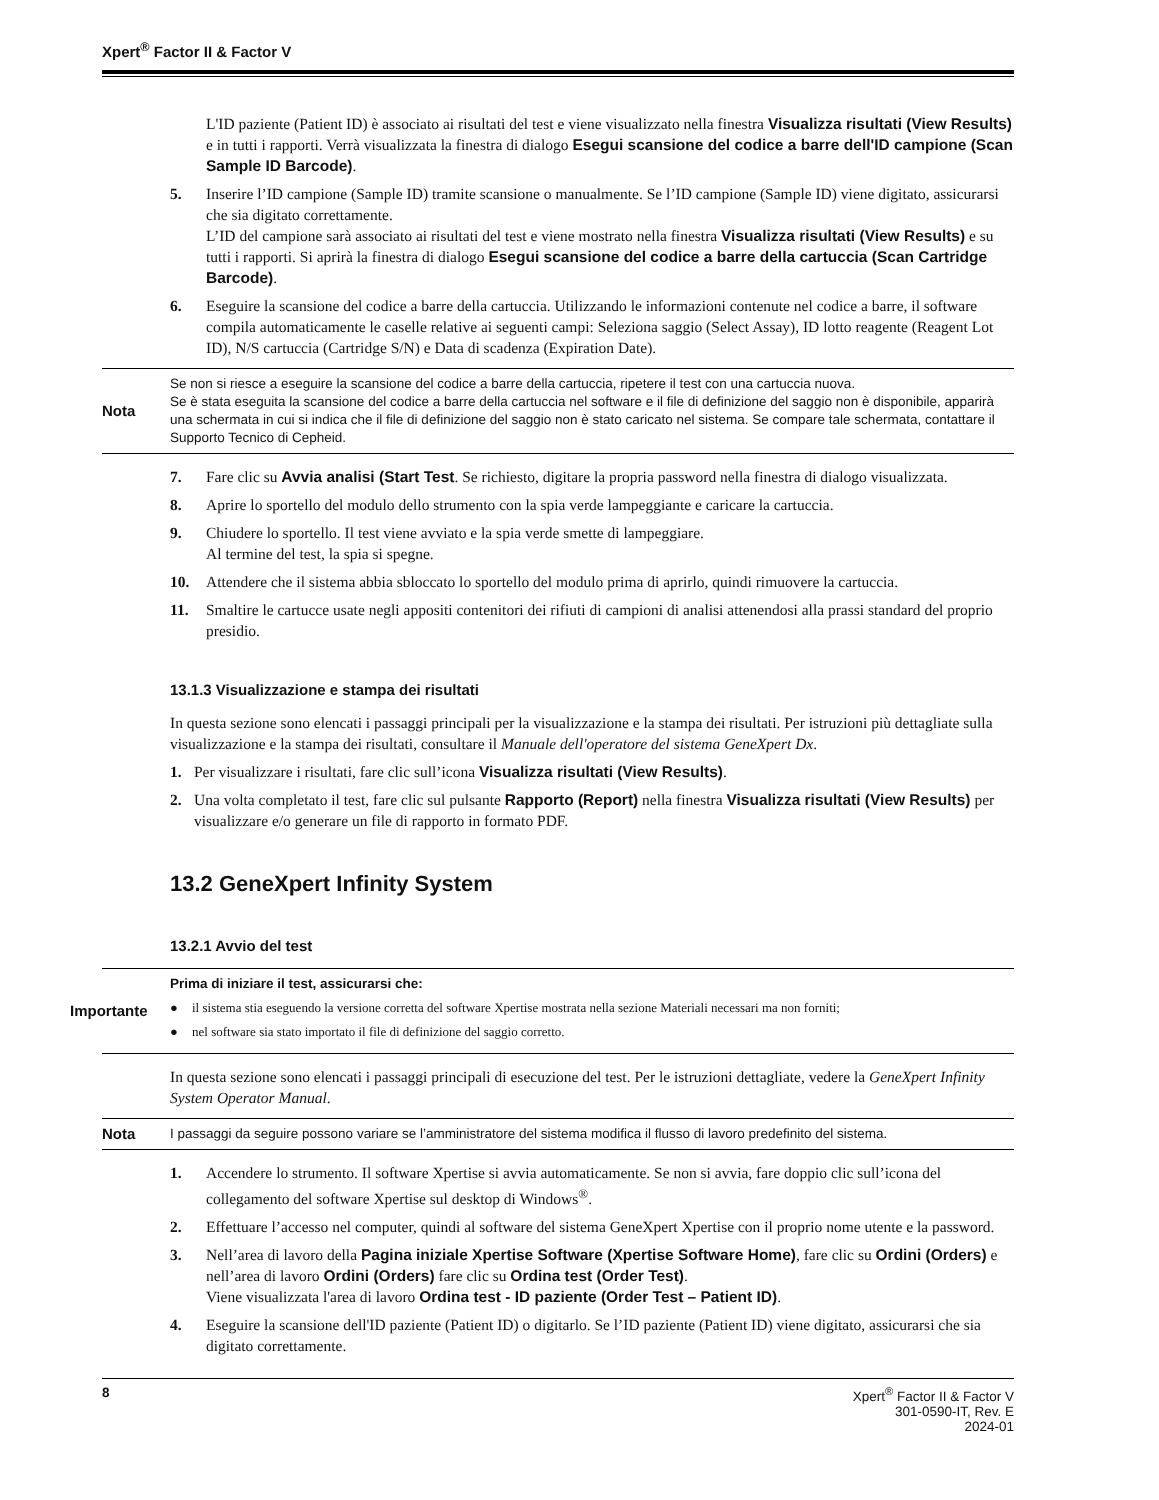Xpert<sup>®</sup> Factor II & Factor V
L'ID paziente (Patient ID) è associato ai risultati del test e viene visualizzato nella finestra Visualizza risultati (View Results) e in tutti i rapporti. Verrà visualizzata la finestra di dialogo Esegui scansione del codice a barre dell'ID campione (Scan Sample ID Barcode).
5. Inserire l’ID campione (Sample ID) tramite scansione o manualmente. Se l’ID campione (Sample ID) viene digitato, assicurarsi che sia digitato correttamente.
L’ID del campione sarà associato ai risultati del test e viene mostrato nella finestra Visualizza risultati (View Results) e su tutti i rapporti. Si aprirà la finestra di dialogo Esegui scansione del codice a barre della cartuccia (Scan Cartridge Barcode).
6. Eseguire la scansione del codice a barre della cartuccia. Utilizzando le informazioni contenute nel codice a barre, il software compila automaticamente le caselle relative ai seguenti campi: Seleziona saggio (Select Assay), ID lotto reagente (Reagent Lot ID), N/S cartuccia (Cartridge S/N) e Data di scadenza (Expiration Date).
Nota Se non si riesce a eseguire la scansione del codice a barre della cartuccia, ripetere il test con una cartuccia nuova.
Se è stata eseguita la scansione del codice a barre della cartuccia nel software e il file di definizione del saggio non è disponibile, apparirà una schermata in cui si indica che il file di definizione del saggio non è stato caricato nel sistema. Se compare tale schermata, contattare il Supporto Tecnico di Cepheid.
7. Fare clic su Avvia analisi (Start Test. Se richiesto, digitare la propria password nella finestra di dialogo visualizzata.
8. Aprire lo sportello del modulo dello strumento con la spia verde lampeggiante e caricare la cartuccia.
9. Chiudere lo sportello. Il test viene avviato e la spia verde smette di lampeggiare.
Al termine del test, la spia si spegne.
10. Attendere che il sistema abbia sbloccato lo sportello del modulo prima di aprirlo, quindi rimuovere la cartuccia.
11. Smaltire le cartucce usate negli appositi contenitori dei rifiuti di campioni di analisi attenendosi alla prassi standard del proprio presidio.
13.1.3 Visualizzazione e stampa dei risultati
In questa sezione sono elencati i passaggi principali per la visualizzazione e la stampa dei risultati. Per istruzioni più dettagliate sulla visualizzazione e la stampa dei risultati, consultare il Manuale dell'operatore del sistema GeneXpert Dx.
1. Per visualizzare i risultati, fare clic sull’icona Visualizza risultati (View Results).
2. Una volta completato il test, fare clic sul pulsante Rapporto (Report) nella finestra Visualizza risultati (View Results) per visualizzare e/o generare un file di rapporto in formato PDF.
13.2 GeneXpert Infinity System
13.2.1 Avvio del test
Importante Prima di iniziare il test, assicurarsi che:
● il sistema stia eseguendo la versione corretta del software Xpertise mostrata nella sezione Materiali necessari ma non forniti;
● nel software sia stato importato il file di definizione del saggio corretto.
In questa sezione sono elencati i passaggi principali di esecuzione del test. Per le istruzioni dettagliate, vedere la GeneXpert Infinity System Operator Manual.
Nota I passaggi da seguire possono variare se l’amministratore del sistema modifica il flusso di lavoro predefinito del sistema.
1. Accendere lo strumento. Il software Xpertise si avvia automaticamente. Se non si avvia, fare doppio clic sull’icona del collegamento del software Xpertise sul desktop di Windows<sup>®</sup>.
2. Effettuare l’accesso nel computer, quindi al software del sistema GeneXpert Xpertise con il proprio nome utente e la password.
3. Nell’area di lavoro della Pagina iniziale Xpertise Software (Xpertise Software Home), fare clic su Ordini (Orders) e nell’area di lavoro Ordini (Orders) fare clic su Ordina test (Order Test).
Viene visualizzata l'area di lavoro Ordina test - ID paziente (Order Test – Patient ID).
4. Eseguire la scansione dell'ID paziente (Patient ID) o digitarlo. Se l’ID paziente (Patient ID) viene digitato, assicurarsi che sia digitato correttamente.
8 Xpert<sup>®</sup> Factor II & Factor V
301-0590-IT, Rev. E
2024-01